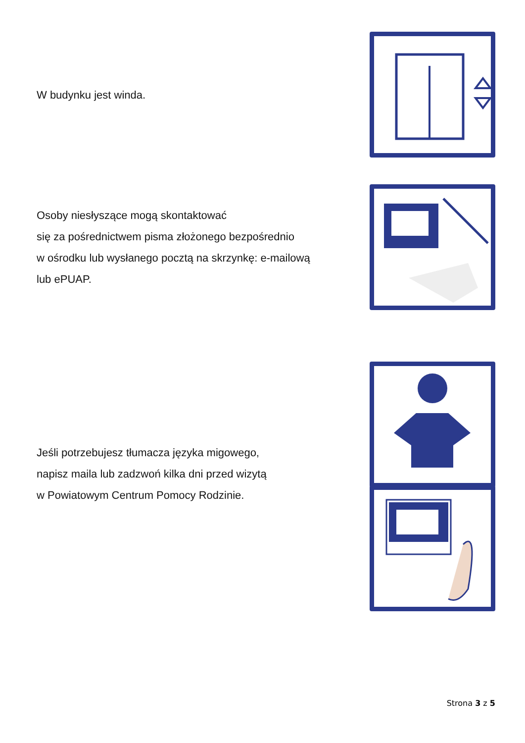W budynku jest winda.
Osoby niesłyszące mogą skontaktować
się za pośrednictwem pisma złożonego bezpośrednio
w ośrodku lub wysłanego pocztą na skrzynkę: e-mailową
lub ePUAP.
Jeśli potrzebujesz tłumacza języka migowego,
napisz maila lub zadzwoń kilka dni przed wizytą
w Powiatowym Centrum Pomocy Rodzinie.
Strona 3 z 5